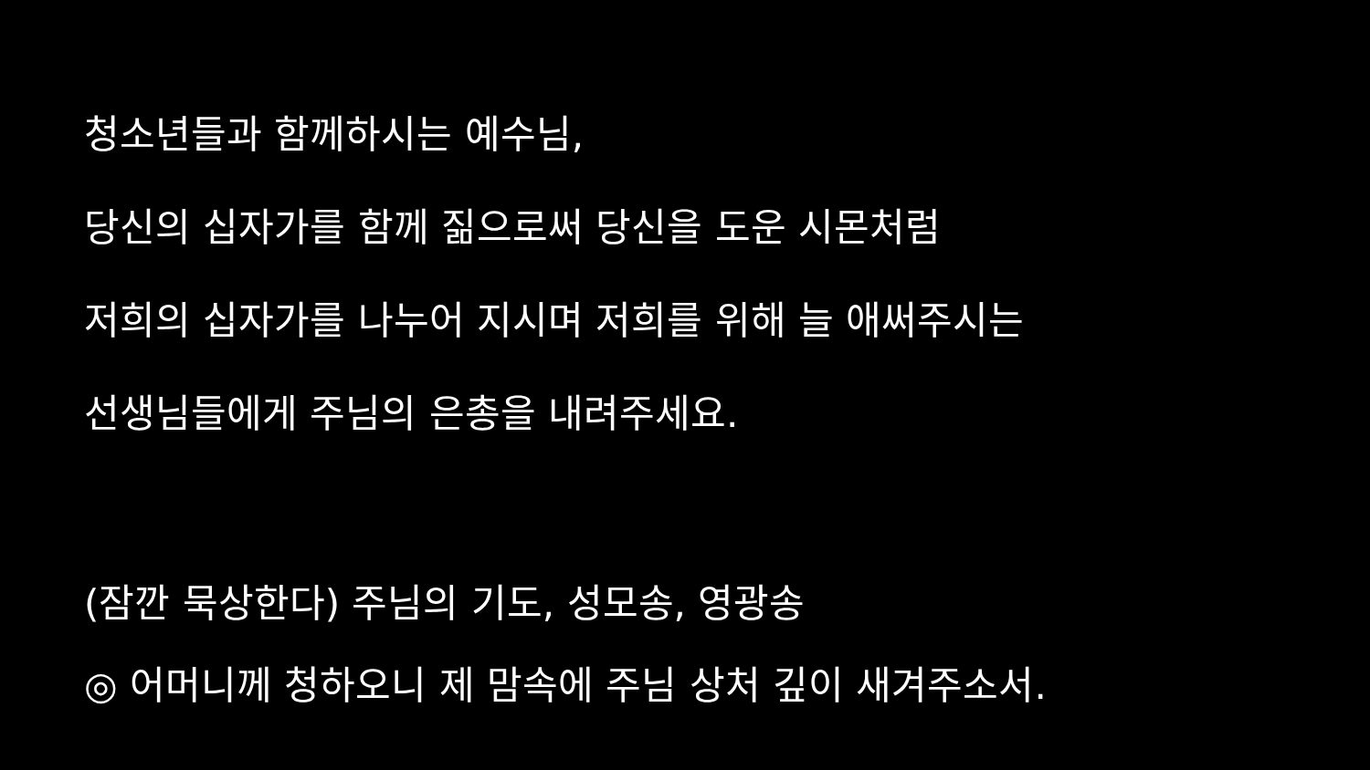청소년들과 함께하시는 예수님,
당신의 십자가를 함께 짊으로써 당신을 도운 시몬처럼
저희의 십자가를 나누어 지시며 저희를 위해 늘 애써주시는
선생님들에게 주님의 은총을 내려주세요.
(잠깐 묵상한다) 주님의 기도, 성모송, 영광송
◎ 어머니께 청하오니 제 맘속에 주님 상처 깊이 새겨주소서.